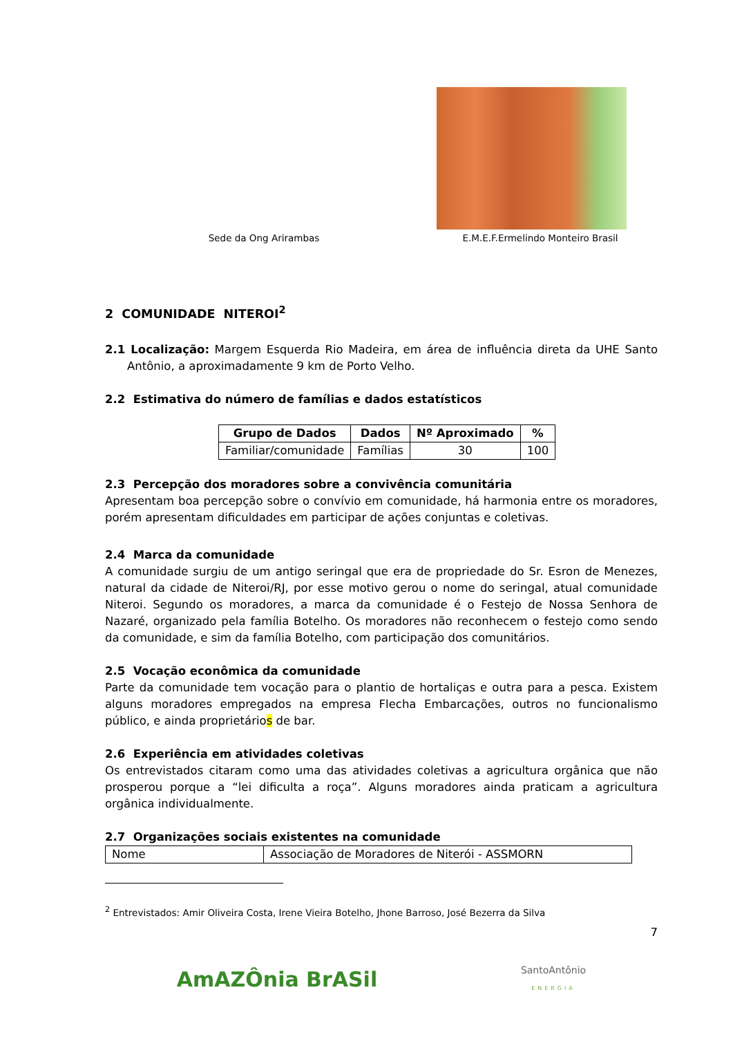Sede da Ong Arirambas
E.M.E.F.Ermelindo Monteiro Brasil
2 COMUNIDADE NITEROI<sup>2</sup>
2.1 Localização: Margem Esquerda Rio Madeira, em área de influência direta da UHE Santo Antônio, a aproximadamente 9 km de Porto Velho.
2.2 Estimativa do número de famílias e dados estatísticos
| Grupo de Dados | Dados | Nº Aproximado | % |
| --- | --- | --- | --- |
| Familiar/comunidade | Famílias | 30 | 100 |
2.3 Percepção dos moradores sobre a convivência comunitária
Apresentam boa percepção sobre o convívio em comunidade, há harmonia entre os moradores, porém apresentam dificuldades em participar de ações conjuntas e coletivas.
2.4 Marca da comunidade
A comunidade surgiu de um antigo seringal que era de propriedade do Sr. Esron de Menezes, natural da cidade de Niteroi/RJ, por esse motivo gerou o nome do seringal, atual comunidade Niteroi. Segundo os moradores, a marca da comunidade é o Festejo de Nossa Senhora de Nazaré, organizado pela família Botelho. Os moradores não reconhecem o festejo como sendo da comunidade, e sim da família Botelho, com participação dos comunitários.
2.5 Vocação econômica da comunidade
Parte da comunidade tem vocação para o plantio de hortaliças e outra para a pesca. Existem alguns moradores empregados na empresa Flecha Embarcações, outros no funcionalismo público, e ainda proprietários de bar.
2.6 Experiência em atividades coletivas
Os entrevistados citaram como uma das atividades coletivas a agricultura orgânica que não prosperou porque a “lei dificulta a roça”. Alguns moradores ainda praticam a agricultura orgânica individualmente.
2.7 Organizações sociais existentes na comunidade
| Nome | Associação de Moradores de Niterói - ASSMORN |
<sup>2</sup> Entrevistados: Amir Oliveira Costa, Irene Vieira Botelho, Jhone Barroso, José Bezerra da Silva
7
AmAZÔnia BrASil
SantoAntônio
ENERGIA